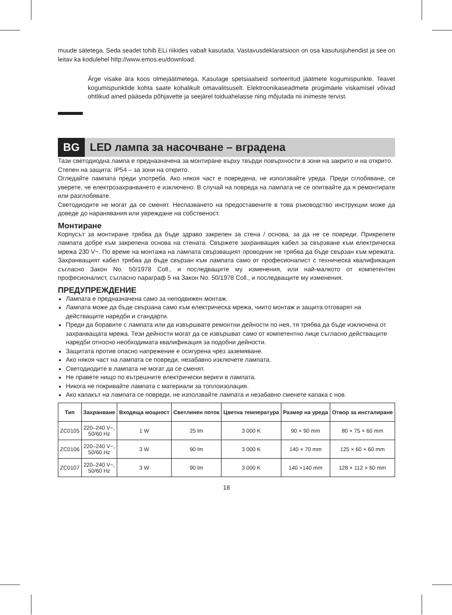muude sätetega. Seda seadet tohib ELi riikides vabalt kasutada. Vastavusdeklaratsioon on osa kasutusjuhendist ja see on leitav ka kodulehel http://www.emos.eu/download.
Ärge visake ära koos olmejäätmetega. Kasutage spetsiaalseid sorteeritud jäätmete kogumispunkte. Teavet kogumispunktide kohta saate kohalikult omavalitsuselt. Elektroonikaseadmete prügimäele viskamisel võivad ohtlikud ained pääseda põhjavette ja seejärel toiduahelasse ning mõjutada nii inimeste tervist.
BG
LED лампа за насочване – вградена
Тази светодиодна лампа е предназначена за монтиране върху твърди повърхности в зони на закрито и на открито.
Степен на защита: IP54 – за зони на открито.
Огледайте лампата преди употреба. Ако някоя част е повредена, не използвайте уреда. Преди сглобяване, се уверете, че електрозахранването е изключено. В случай на повреда на лампата не се опитвайте да я ремонтирате или разглобявате.
Светодиодите не могат да се сменят. Неспазването на предоставените в това ръководство инструкции може да доведе до наранявания или увреждане на собственост.
Монтиране
Корпусът за монтиране трябва да бъде здраво закрепен за стена / основа, за да не се повреди. Прикрепете лампата добре към закрепена основа на стената. Свържете захранващия кабел за свързване към електрическа мрежа 230 V~. По време на монтажа на лампата свързващият проводник не трябва да бъде свързан към мрежата. Захранващият кабел трябва да бъде свързан към лампата само от професионалист с техническа квалификация съгласно Закон No. 50/1978 Coll., и последващите му изменения, или най-малкото от компетентен професионалист, съгласно параграф 5 на Закон No. 50/1978 Coll., и последващите му изменения.
ПРЕДУПРЕЖДЕНИЕ
Лампата е предназначена само за неподвижен монтаж.
Лампата може да бъде свързана само към електрическа мрежа, чиито монтаж и защита отговарят на действащите наредби и стандарти.
Преди да боравите с лампата или да извършвате ремонтни дейности по нея, тя трябва да бъде изключена от захранващата мрежа. Тези дейности могат да се извършват само от компетентно лице съгласно действащите наредби относно необходимата квалификация за подобни дейности.
Защитата против опасно напрежение е осигурена чрез заземяване.
Ако някоя част на лампата се повреди, незабавно изключете лампата.
Светодиодите в лампата не могат да се сменят.
Не правете нищо по вътрешните електрически вериги в лампата.
Никога не покривайте лампата с материали за топлоизолация.
Ако капакът на лампата се повреди, не използвайте лампата и незабавно сменете капака с нов.
| Тип | Захранване | Входяща мощност | Светлинен поток | Цветна температура | Размер на уреда | Отвор за инсталиране |
| --- | --- | --- | --- | --- | --- | --- |
| ZC0105 | 220–240 V~, 50/60 Hz | 1 W | 25 lm | 3 000 K | 90 × 90 mm | 80 × 75 × 60 mm |
| ZC0106 | 220–240 V~, 50/60 Hz | 3 W | 90 lm | 3 000 K | 140 × 70 mm | 125 × 60 × 60 mm |
| ZC0107 | 220–240 V~, 50/60 Hz | 3 W | 90 lm | 3 000 K | 140 ×140 mm | 128 × 112 × 60 mm |
18